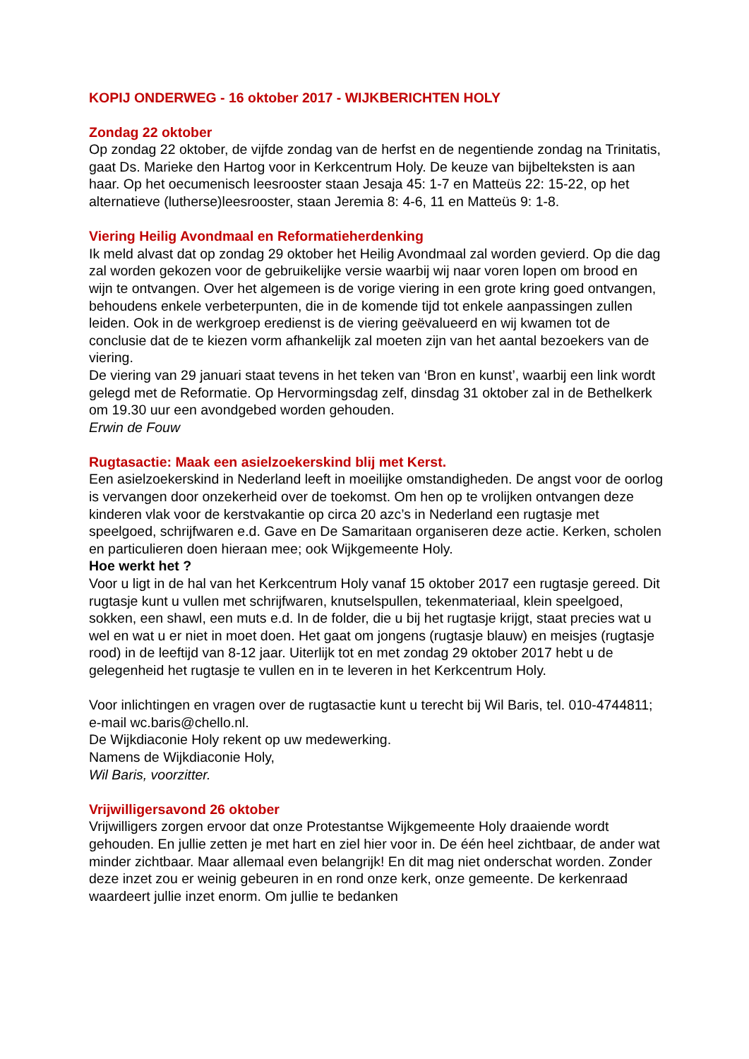KOPIJ ONDERWEG - 16 oktober 2017 - WIJKBERICHTEN HOLY
Zondag 22 oktober
Op zondag 22 oktober, de vijfde zondag van de herfst en de negentiende zondag na Trinitatis, gaat Ds. Marieke den Hartog voor in Kerkcentrum Holy. De keuze van bijbelteksten is aan haar. Op het oecumenisch leesrooster staan Jesaja 45: 1-7 en Matteüs 22: 15-22, op het alternatieve (lutherse)leesrooster, staan Jeremia 8: 4-6, 11 en Matteüs 9: 1-8.
Viering Heilig Avondmaal en Reformatieherdenking
Ik meld alvast dat op zondag 29 oktober het Heilig Avondmaal zal worden gevierd. Op die dag zal worden gekozen voor de gebruikelijke versie waarbij wij naar voren lopen om brood en wijn te ontvangen. Over het algemeen is de vorige viering in een grote kring goed ontvangen, behoudens enkele verbeterpunten, die in de komende tijd tot enkele aanpassingen zullen leiden. Ook in de werkgroep eredienst is de viering geëvalueerd en wij kwamen tot de conclusie dat de te kiezen vorm afhankelijk zal moeten zijn van het aantal bezoekers van de viering.
De viering van 29 januari staat tevens in het teken van ‘Bron en kunst’, waarbij een link wordt gelegd met de Reformatie. Op Hervormingsdag zelf, dinsdag 31 oktober zal in de Bethelkerk om 19.30 uur een avondgebed worden gehouden.
Erwin de Fouw
Rugtasactie: Maak een asielzoekerskind blij met Kerst.
Een asielzoekerskind in Nederland leeft in moeilijke omstandigheden. De angst voor de oorlog is vervangen door onzekerheid over de toekomst. Om hen op te vrolijken ontvangen deze kinderen vlak voor de kerstvakantie op circa 20 azc’s in Nederland een rugtasje met speelgoed, schrijfwaren e.d. Gave en De Samaritaan organiseren deze actie. Kerken, scholen en particulieren doen hieraan mee; ook Wijkgemeente Holy.
Hoe werkt het ?
Voor u ligt in de hal van het Kerkcentrum Holy vanaf 15 oktober 2017 een rugtasje gereed. Dit rugtasje kunt u vullen met schrijfwaren, knutselspullen, tekenmateriaal, klein speelgoed, sokken, een shawl, een muts e.d. In de folder, die u bij het rugtasje krijgt, staat precies wat u wel en wat u er niet in moet doen. Het gaat om jongens (rugtasje blauw) en meisjes (rugtasje rood) in de leeftijd van 8-12 jaar. Uiterlijk tot en met zondag 29 oktober 2017 hebt u de gelegenheid het rugtasje te vullen en in te leveren in het Kerkcentrum Holy.
Voor inlichtingen en vragen over de rugtasactie kunt u terecht bij Wil Baris, tel. 010-4744811; e-mail wc.baris@chello.nl.
De Wijkdiaconie Holy rekent op uw medewerking.
Namens de Wijkdiaconie Holy,
Wil Baris, voorzitter.
Vrijwilligersavond 26 oktober
Vrijwilligers zorgen ervoor dat onze Protestantse Wijkgemeente Holy draaiende wordt gehouden. En jullie zetten je met hart en ziel hier voor in. De één heel zichtbaar, de ander wat minder zichtbaar. Maar allemaal even belangrijk! En dit mag niet onderschat worden. Zonder deze inzet zou er weinig gebeuren in en rond onze kerk, onze gemeente. De kerkenraad waardeert jullie inzet enorm. Om jullie te bedanken